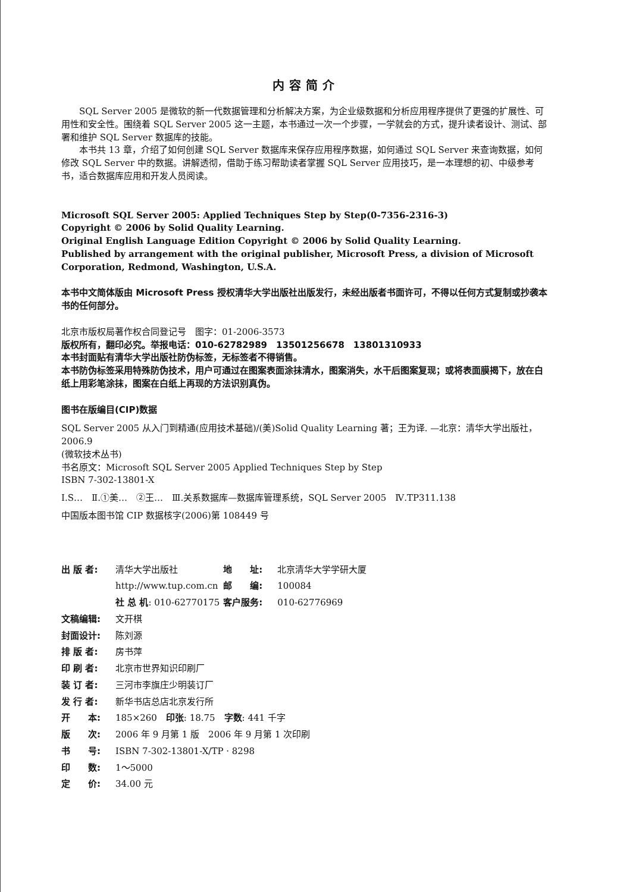内容简介
SQL Server 2005 是微软的新一代数据管理和分析解决方案，为企业级数据和分析应用程序提供了更强的扩展性、可用性和安全性。围绕着 SQL Server 2005 这一主题，本书通过一次一个步骤，一学就会的方式，提升读者设计、测试、部署和维护 SQL Server 数据库的技能。
本书共 13 章，介绍了如何创建 SQL Server 数据库来保存应用程序数据，如何通过 SQL Server 来查询数据，如何修改 SQL Server 中的数据。讲解透彻，借助于练习帮助读者掌握 SQL Server 应用技巧，是一本理想的初、中级参考书，适合数据库应用和开发人员阅读。
Microsoft SQL Server 2005: Applied Techniques Step by Step(0-7356-2316-3)
Copyright © 2006 by Solid Quality Learning.
Original English Language Edition Copyright © 2006 by Solid Quality Learning.
Published by arrangement with the original publisher, Microsoft Press, a division of Microsoft Corporation, Redmond, Washington, U.S.A.
本书中文简体版由 Microsoft Press 授权清华大学出版社出版发行，未经出版者书面许可，不得以任何方式复制或抄袭本书的任何部分。
北京市版权局著作权合同登记号　图字：01-2006-3573
版权所有，翻印必究。举报电话：010-62782989　13501256678　13801310933
本书封面贴有清华大学出版社防伪标签，无标签者不得销售。
本书防伪标签采用特殊防伪技术，用户可通过在图案表面涂抹清水，图案消失，水干后图案复现；或将表面膜揭下，放在白纸上用彩笔涂抹，图案在白纸上再现的方法识别真伪。
图书在版编目(CIP)数据
SQL Server 2005 从入门到精通(应用技术基础)/(美)Solid Quality Learning 著；王为译. —北京：清华大学出版社，2006.9
(微软技术丛书)
书名原文：Microsoft SQL Server 2005 Applied Techniques Step by Step
ISBN 7-302-13801-X
Ⅰ.S…　Ⅱ.①美…　②王…　Ⅲ.关系数据库—数据库管理系统，SQL Server 2005　Ⅳ.TP311.138
中国版本图书馆 CIP 数据核字(2006)第 108449 号
| 出 版 者: | 清华大学出版社 | 地 址: | 北京清华大学学研大厦 |
| | http://www.tup.com.cn | 邮 编: | 100084 |
| | 社 总 机 : 010-62770175 | 客户服务: | 010-62776969 |
| 文稿编辑: | 文开棋 | | |
| 封面设计: | 陈刘源 | | |
| 排 版 者: | 房书萍 | | |
| 印 刷 者: | 北京市世界知识印刷厂 | | |
| 装 订 者: | 三河市李旗庄少明装订厂 | | |
| 发 行 者: | 新华书店总店北京发行所 | | |
| 开 本: | 185×260 印张 : 18.75 字数 : 441 千字 | | |
| 版 次: | 2006 年 9 月第 1 版 2006 年 9 月第 1 次印刷 | | |
| 书 号: | ISBN 7-302-13801-X/TP · 8298 | | |
| 印 数: | 1～5000 | | |
| 定 价: | 34.00 元 | | |